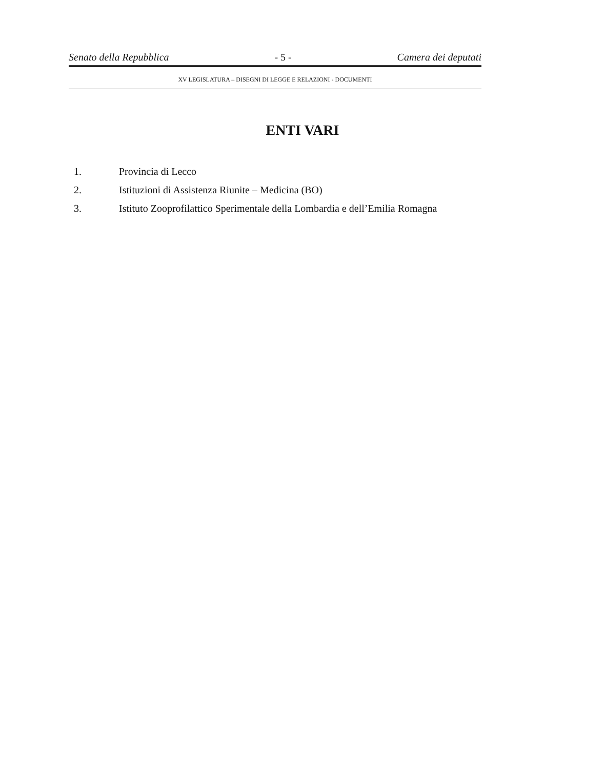Senato della Repubblica - 5 - Camera dei deputati
XV LEGISLATURA – DISEGNI DI LEGGE E RELAZIONI - DOCUMENTI
ENTI VARI
1. Provincia di Lecco
2. Istituzioni di Assistenza Riunite – Medicina (BO)
3. Istituto Zooprofilattico Sperimentale della Lombardia e dell’Emilia Romagna